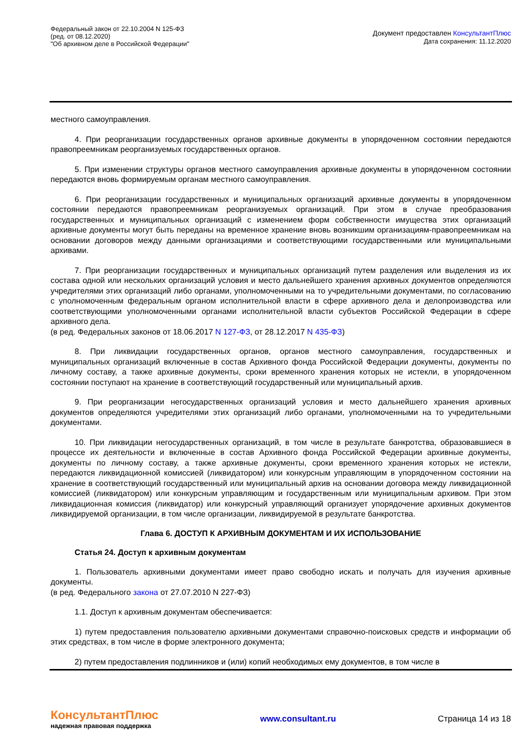Федеральный закон от 22.10.2004 N 125-ФЗ
(ред. от 08.12.2020)
"Об архивном деле в Российской Федерации"
Документ предоставлен КонсультантПлюс
Дата сохранения: 11.12.2020
местного самоуправления.
4. При реорганизации государственных органов архивные документы в упорядоченном состоянии передаются правопреемникам реорганизуемых государственных органов.
5. При изменении структуры органов местного самоуправления архивные документы в упорядоченном состоянии передаются вновь формируемым органам местного самоуправления.
6. При реорганизации государственных и муниципальных организаций архивные документы в упорядоченном состоянии передаются правопреемникам реорганизуемых организаций. При этом в случае преобразования государственных и муниципальных организаций с изменением форм собственности имущества этих организаций архивные документы могут быть переданы на временное хранение вновь возникшим организациям-правопреемникам на основании договоров между данными организациями и соответствующими государственными или муниципальными архивами.
7. При реорганизации государственных и муниципальных организаций путем разделения или выделения из их состава одной или нескольких организаций условия и место дальнейшего хранения архивных документов определяются учредителями этих организаций либо органами, уполномоченными на то учредительными документами, по согласованию с уполномоченным федеральным органом исполнительной власти в сфере архивного дела и делопроизводства или соответствующими уполномоченными органами исполнительной власти субъектов Российской Федерации в сфере архивного дела.
(в ред. Федеральных законов от 18.06.2017 N 127-ФЗ, от 28.12.2017 N 435-ФЗ)
8. При ликвидации государственных органов, органов местного самоуправления, государственных и муниципальных организаций включенные в состав Архивного фонда Российской Федерации документы, документы по личному составу, а также архивные документы, сроки временного хранения которых не истекли, в упорядоченном состоянии поступают на хранение в соответствующий государственный или муниципальный архив.
9. При реорганизации негосударственных организаций условия и место дальнейшего хранения архивных документов определяются учредителями этих организаций либо органами, уполномоченными на то учредительными документами.
10. При ликвидации негосударственных организаций, в том числе в результате банкротства, образовавшиеся в процессе их деятельности и включенные в состав Архивного фонда Российской Федерации архивные документы, документы по личному составу, а также архивные документы, сроки временного хранения которых не истекли, передаются ликвидационной комиссией (ликвидатором) или конкурсным управляющим в упорядоченном состоянии на хранение в соответствующий государственный или муниципальный архив на основании договора между ликвидационной комиссией (ликвидатором) или конкурсным управляющим и государственным или муниципальным архивом. При этом ликвидационная комиссия (ликвидатор) или конкурсный управляющий организует упорядочение архивных документов ликвидируемой организации, в том числе организации, ликвидируемой в результате банкротства.
Глава 6. ДОСТУП К АРХИВНЫМ ДОКУМЕНТАМ И ИХ ИСПОЛЬЗОВАНИЕ
Статья 24. Доступ к архивным документам
1. Пользователь архивными документами имеет право свободно искать и получать для изучения архивные документы.
(в ред. Федерального закона от 27.07.2010 N 227-ФЗ)
1.1. Доступ к архивным документам обеспечивается:
1) путем предоставления пользователю архивными документами справочно-поисковых средств и информации об этих средствах, в том числе в форме электронного документа;
2) путем предоставления подлинников и (или) копий необходимых ему документов, в том числе в
КонсультантПлюс
надежная правовая поддержка
www.consultant.ru Страница 14 из 18